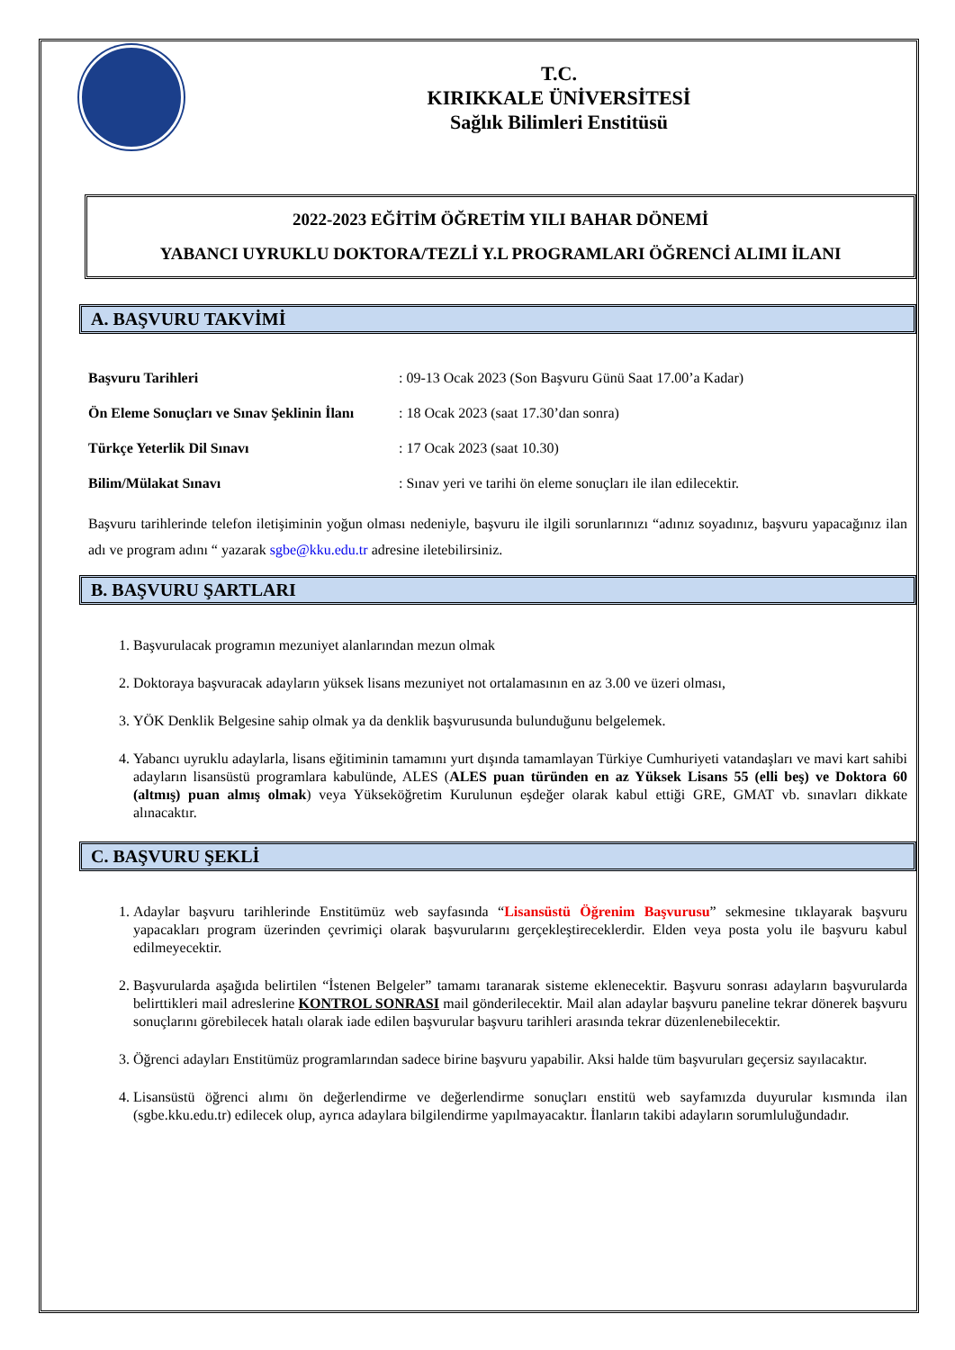T.C.
KIRIKKALE ÜNİVERSİTESİ
Sağlık Bilimleri Enstitüsü
2022-2023 EĞİTİM ÖĞRETİM YILI BAHAR DÖNEMİ
YABANCI UYRUKLU DOKTORA/TEZLİ Y.L PROGRAMLARI ÖĞRENCİ ALIMI İLANI
A. BAŞVURU TAKVİMİ
Başvuru Tarihleri: 09-13 Ocak 2023 (Son Başvuru Günü Saat 17.00’a Kadar)
Ön Eleme Sonuçları ve Sınav Şeklinin İlanı: 18 Ocak 2023 (saat 17.30’dan sonra)
Türkçe Yeterlik Dil Sınavı: 17 Ocak 2023 (saat 10.30)
Bilim/Mülakat Sınavı: Sınav yeri ve tarihi ön eleme sonuçları ile ilan edilecektir.
Başvuru tarihlerinde telefon iletişiminin yoğun olması nedeniyle, başvuru ile ilgili sorunlarınızı “adınız soyadınız, başvuru yapacağınız ilan adı ve program adını “ yazarak sgbe@kku.edu.tr adresine iletebilirsiniz.
B. BAŞVURU ŞARTLARI
1. Başvurulacak programın mezuniyet alanlarından mezun olmak
2. Doktoraya başvuracak adayların yüksek lisans mezuniyet not ortalamasının en az 3.00 ve üzeri olması,
3. YÖK Denklik Belgesine sahip olmak ya da denklik başvurusunda bulunduğunu belgelemek.
4. Yabancı uyruklu adaylarla, lisans eğitiminin tamamını yurt dışında tamamlayan Türkiye Cumhuriyeti vatandaşları ve mavi kart sahibi adayların lisansüstü programlara kabulünde, ALES (ALES puan türünden en az Yüksek Lisans 55 (elli beş) ve Doktora 60 (altmış) puan almış olmak) veya Yükseköğretim Kurulunun eşdeğer olarak kabul ettiği GRE, GMAT vb. sınavları dikkate alınacaktır.
C. BAŞVURU ŞEKLİ
1. Adaylar başvuru tarihlerinde Enstitümüz web sayfasında “Lisansüstü Öğrenim Başvurusu” sekmesine tıklayarak başvuru yapacakları program üzerinden çevrimiçi olarak başvurularını gerçekleştireceklerdir. Elden veya posta yolu ile başvuru kabul edilmeyecektir.
2. Başvurularda aşağıda belirtilen “İstenen Belgeler” tamamı taranarak sisteme eklenecektir. Başvuru sonrası adayların başvurularda belirttikleri mail adreslerine KONTROL SONRASI mail gönderilecektir. Mail alan adaylar başvuru paneline tekrar dönerek başvuru sonuçlarını görebilecek hatalı olarak iade edilen başvurular başvuru tarihleri arasında tekrar düzenlenebilecektir.
3. Öğrenci adayları Enstitümüz programlarından sadece birine başvuru yapabilir. Aksi halde tüm başvuruları geçersiz sayılacaktır.
4. Lisansüstü öğrenci alımı ön değerlendirme ve değerlendirme sonuçları enstitü web sayfamızda duyurular kısmında ilan (sgbe.kku.edu.tr) edilecek olup, ayrıca adaylara bilgilendirme yapılmayacaktır. İlanların takibi adayların sorumluluğundadır.